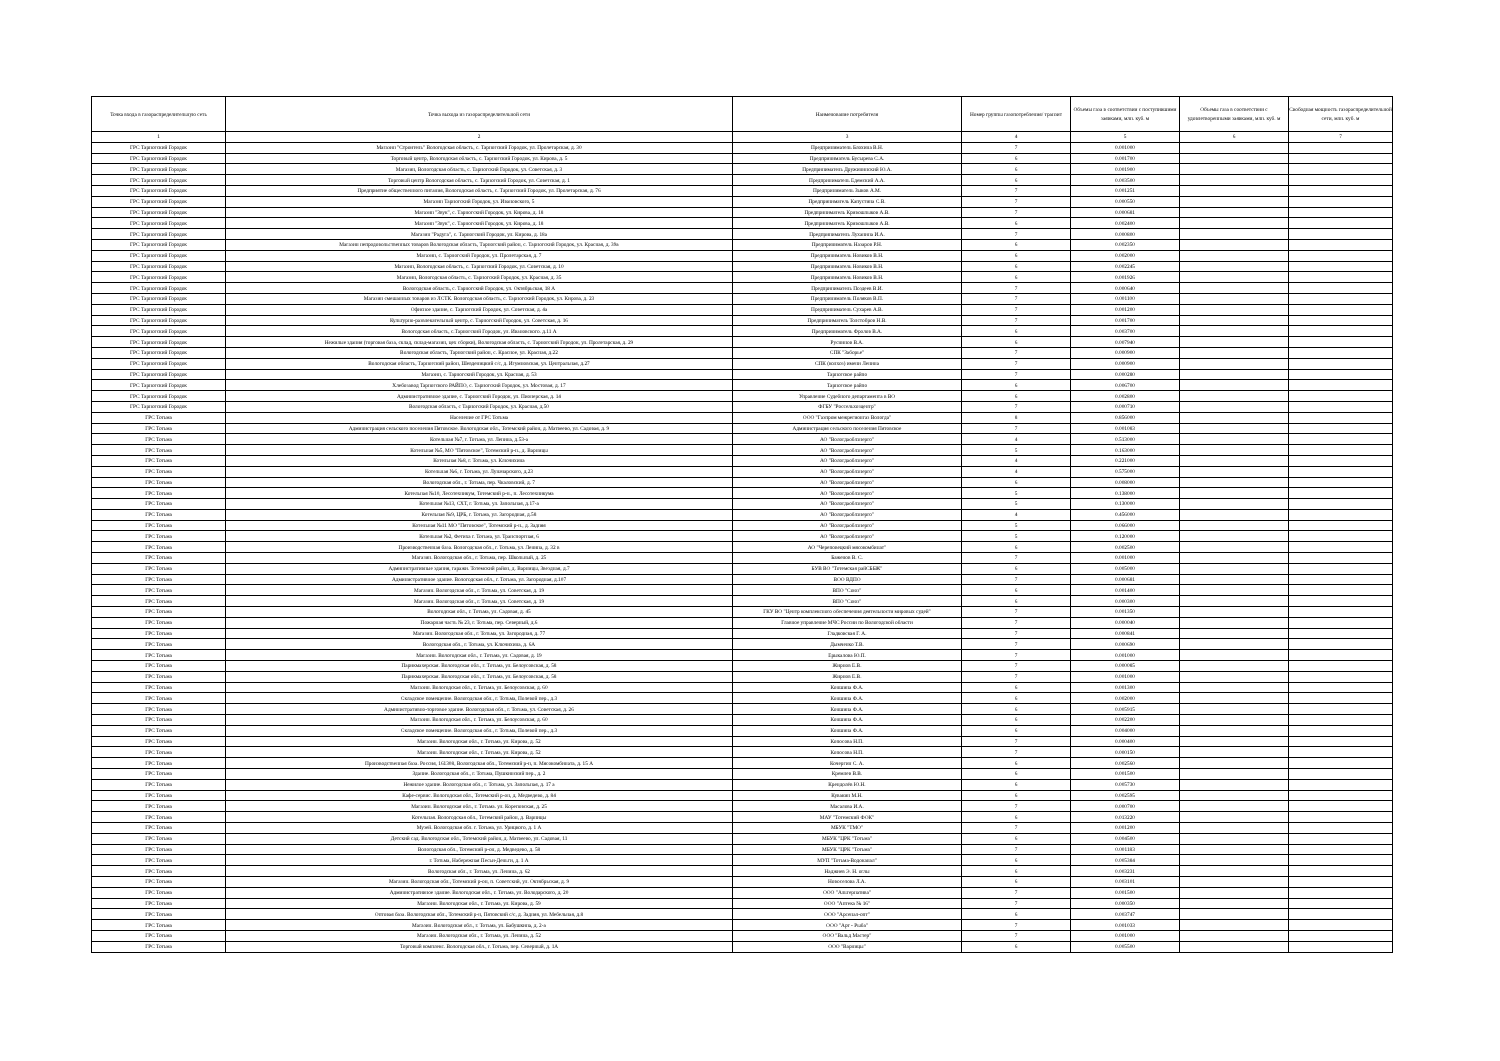| Точка входа в газораспределительную сеть | Точка выхода из газораспределительной сети | Наименование потребителя | Номер группы газопотребления/ транзит | Объемы газа в соответствии с поступившими заявками, млн. куб. м | Объемы газа в соответствии с удовлетворенными заявками, млн. куб. м | Свободная мощность газораспределительной сети, млн. куб. м |
| --- | --- | --- | --- | --- | --- | --- |
| 1 | 2 | 3 | 4 | 5 | 6 | 7 |
| ГРС Тарногский Городок | Магазин "Строитель" Вологодская область, с. Тарногский Городок, ул. Пролетарская, д. 30 | Предприниматель Блохина В.Н. | 7 | 0.001000 | | |
| ГРС Тарногский Городок | Торговый центр, Вологодская область, с. Тарногский Городок, ул. Кирова, д. 5 | Предприниматель Бусырева С.А. | 6 | 0.001700 | | |
| ГРС Тарногский Городок | Магазин, Вологодская область, с. Тарногский Городок, ул. Советская, д. 3 | Предприниматель Дружининский Ю.А. | 6 | 0.001900 | | |
| ГРС Тарногский Городок | Торговый центр Вологодская область, с. Тарногский Городок, ул. Советская, д. 1 | Предприниматель Едемский А.А. | 6 | 0.003500 | | |
| ГРС Тарногский Городок | Предприятие общественного питания, Вологодская область, с. Тарногский Городок, ул. Пролетарская, д. 76 | Предприниматель Зыков А.М. | 7 | 0.001251 | | |
| ГРС Тарногский Городок | Магазин Тарногский Городок, ул. Ивановского, 5 | Предприниматель Капустина С.В. | 7 | 0.000550 | | |
| ГРС Тарногский Городок | Магазин "Звук", с. Тарногский Городок, ул. Кирова, д. 18 | Предприниматель Кривошлыков А.В. | 7 | 0.000681 | | |
| ГРС Тарногский Городок | Магазин "Звук", с. Тарногский Городок, ул. Кирова, д. 18 | Предприниматель Кривошлыков А.В. | 6 | 0.002400 | | |
| ГРС Тарногский Городок | Магазин "Радуга", с. Тарногский Городок, ул. Кирова, д. 18а | Предприниматель Луханина И.А. | 7 | 0.000800 | | |
| ГРС Тарногский Городок | Магазин непродовольственных товаров Вологодская область, Тарногский район, с. Тарногский Городок, ул. Красная, д. 39а | Предприниматель Назаров Р.Н. | 6 | 0.002350 | | |
| ГРС Тарногский Городок | Магазин, с. Тарногский Городок, ул. Пролетарская, д. 7 | Предприниматель Новиков В.Н. | 6 | 0.002000 | | |
| ГРС Тарногский Городок | Магазин, Вологодская область, с. Тарногский Городок, ул. Советская, д. 10 | Предприниматель Новиков В.Н. | 6 | 0.002245 | | |
| ГРС Тарногский Городок | Магазин, Вологодская область, с. Тарногский Городок, ул. Красная, д. 35 | Предприниматель Новиков В.Н. | 6 | 0.001926 | | |
| ГРС Тарногский Городок | Вологодская область, с. Тарногский Городок, ул. Октябрьская, 18 А | Предприниматель Поздеев В.И. | 7 | 0.000640 | | |
| ГРС Тарногский Городок | Магазин смешанных товаров из ЛСТК. Вологодская область, с. Тарногский Городок, ул. Кирова, д. 23 | Предприниматель Поляков В.П. | 7 | 0.001100 | | |
| ГРС Тарногский Городок | Офисное здание, с. Тарногский Городок, ул. Советская, д. 4а | Предприниматель Сухарев А.В. | 7 | 0.001200 | | |
| ГРС Тарногский Городок | Культурно-развлекательный центр, с. Тарногский Городок, ул. Советская, д. 16 | Предприниматель Толстобров Н.В. | 7 | 0.001700 | | |
| ГРС Тарногский Городок | Вологодская область, с.Тарногский Городок, ул. Ивановского. д.11 А | Предприниматель Фролов В.А. | 6 | 0.003700 | | |
| ГРС Тарногский Городок | Нежилые здания (торговая база, склад, склад-магазин, цех сборки), Вологодская область, с. Тарногский Городок, ул. Пролетарская, д. 29 | Руснинов В.А. | 6 | 0.007940 | | |
| ГРС Тарногский Городок | Вологодская область, Тарногский район, с. Красное, ул. Красная, д.22 | СПК "Заборье" | 7 | 0.000900 | | |
| ГРС Тарногский Городок | Вологодская область, Тарногский район, Шевденицкий с/с, д. Игумновская, ул. Центральная, д.27 | СПК (колхоз) имени Ленина | 7 | 0.000900 | | |
| ГРС Тарногский Городок | Магазин, с. Тарногский Городок, ул. Красная, д. 53 | Тарногское райпо | 7 | 0.000280 | | |
| ГРС Тарногский Городок | Хлебозавод Тарногского РАЙПО, с. Тарногский Городок, ул. Мостовая, д. 17 | Тарногское райпо | 6 | 0.006700 | | |
| ГРС Тарногский Городок | Административное здание, с. Тарногский Городок, ул. Пионерская, д. 14 | Управление Судебного департамента в ВО | 6 | 0.002800 | | |
| ГРС Тарногский Городок | Вологодская область, с Тарногский Городок, ул. Красная, д.50 | ФГБУ "Россельхозцентр" | 7 | 0.000710 | | |
| ГРС Тотьма | Население от ГРС Тотьма | ООО "Газпром межрегионгаз Вологда" | 8 | 0.856000 | | |
| ГРС Тотьма | Администрация сельского поселения Пятовское. Вологодская обл., Тотемский район, д. Матвеево, ул. Садовая, д. 9 | Администрация сельского поселения Пятовское | 7 | 0.001083 | | |
| ГРС Тотьма | Котельная №7, г. Тотьма, ул. Ленина, д.53-а | АО "Вологдаоблэнерго" | 4 | 0.513000 | | |
| ГРС Тотьма | Котельная №5, МО "Пятовское", Тотемский р-н., д. Варницы | АО "Вологдаоблэнерго" | 5 | 0.163000 | | |
| ГРС Тотьма | Котельная №8, г. Тотьма, ул. Ключихина | АО "Вологдаоблэнерго" | 4 | 0.221000 | | |
| ГРС Тотьма | Котельная №6, г. Тотьма, ул. Луначарского, д.23 | АО "Вологдаоблэнерго" | 4 | 0.575000 | | |
| ГРС Тотьма | Вологодская обл., г. Тотьма, пер. Чкаловский, д. 7 | АО "Вологдаоблэнерго" | 6 | 0.008000 | | |
| ГРС Тотьма | Котельная №10, Лесотехникум, Тотемский р-н., п. Лесотехникума | АО "Вологдаоблэнерго" | 5 | 0.138000 | | |
| ГРС Тотьма | Котельная №13, СХТ, г. Тотьма, ул. Запольная, д.17-а | АО "Вологдаоблэнерго" | 5 | 0.130000 | | |
| ГРС Тотьма | Котельная №9, ЦРБ, г. Тотьма, ул. Загородная, д.58 | АО "Вологдаоблэнерго" | 4 | 0.456000 | | |
| ГРС Тотьма | Котельная №11 МО "Пятовское", Тотемский р-н., д. Задняя | АО "Вологдаоблэнерго" | 5 | 0.066000 | | |
| ГРС Тотьма | Котельная №2, Фетиха г. Тотьма, ул. Транспортная, 6 | АО "Вологдаоблэнерго" | 5 | 0.120000 | | |
| ГРС Тотьма | Производственная база. Вологодская обл., г. Тотьма, ул. Ленина, д. 32 в | АО "Череповецкий мясокомбинат" | 6 | 0.002500 | | |
| ГРС Тотьма | Магазин. Вологодская обл., г. Тотьма, пер. Школьный, д. 25 | Баженов В. С. | 7 | 0.001000 | | |
| ГРС Тотьма | Административные здания, гаражи. Тотемский район, д. Варницы, Звездная, д.7 | БУВ ВО "Тотемская райСББЖ" | 6 | 0.005000 | | |
| ГРС Тотьма | Административное здание. Вологодская обл., г. Тотьма, ул. Загородная, д.107 | ВОО ВДПО | 7 | 0.000681 | | |
| ГРС Тотьма | Магазин. Вологодская обл., г. Тотьма, ул. Советская, д. 19 | ВПО "Союз" | 6 | 0.001400 | | |
| ГРС Тотьма | Магазин. Вологодская обл., г. Тотьма, ул. Советская, д. 19 | ВПО "Союз" | 6 | 0.000300 | | |
| ГРС Тотьма | Вологодская обл., г. Тотьма, ул. Садовая, д. 45 | ГКУ ВО "Центр комплексного обеспечения деятельности мировых судей" | 7 | 0.001350 | | |
| ГРС Тотьма | Пожарная часть № 23, г. Тотьма, пер. Северный, д.6 | Главное управление МЧС России по Вологодской области | 7 | 0.000040 | | |
| ГРС Тотьма | Магазин. Вологодская обл., г. Тотьма, ул. Загородная, д. 77 | Гладковская Г. А. | 7 | 0.000841 | | |
| ГРС Тотьма | Вологодская обл., г. Тотьма, ул. Ключихина, д. 6А | Дымченко Т.В. | 7 | 0.000690 | | |
| ГРС Тотьма | Магазин. Вологодская обл., г. Тотьма, ул. Садовая, д. 19 | Ерыкалова Ю.П. | 7 | 0.001000 | | |
| ГРС Тотьма | Парикмахерская. Вологодская обл., г. Тотьма, ул. Белоусовская, д. 58 | Жирнов Е.В. | 7 | 0.000085 | | |
| ГРС Тотьма | Парикмахерская. Вологодская обл., г. Тотьма, ул. Белоусовская, д. 58 | Жирнов Е.В. | 7 | 0.001000 | | |
| ГРС Тотьма | Магазин. Вологодская обл., г. Тотьма, ул. Белоусовская, д. 60 | Коншина Ф.А. | 6 | 0.001300 | | |
| ГРС Тотьма | Складское помещение. Вологодская обл., г. Тотьма, Полевой пер., д.3 | Коншина Ф.А. | 6 | 0.002000 | | |
| ГРС Тотьма | Административно-торговое здание. Вологодская обл., г. Тотьма, ул. Советская, д. 26 | Коншина Ф.А. | 6 | 0.005915 | | |
| ГРС Тотьма | Магазин. Вологодская обл., г. Тотьма, ул. Белоусовская, д. 60 | Коншина Ф.А. | 6 | 0.002200 | | |
| ГРС Тотьма | Складское помещение. Вологодская обл., г. Тотьма, Полевой пер., д.3 | Коншина Ф.А. | 6 | 0.004000 | | |
| ГРС Тотьма | Магазин. Вологодская обл., г. Тотьма, ул. Кирова, д. 52 | Копосова Н.П. | 7 | 0.000400 | | |
| ГРС Тотьма | Магазин. Вологодская обл., г. Тотьма, ул. Кирова, д. 52 | Копосова Н.П. | 7 | 0.000150 | | |
| ГРС Тотьма | Производственная база. Россия, 161308, Вологодская обл., Тотемский р-н, п. Мясокомбината, д. 15 А | Кочергин С. А. | 6 | 0.002560 | | |
| ГРС Тотьма | Здание. Вологодская обл., г. Тотьма, Пушкинский пер., д. 2 | Кремлев В.В. | 6 | 0.001500 | | |
| ГРС Тотьма | Нежилое здание. Вологодская обл., г. Тотьма, ул. Запольная, д. 17 а | Крендолёв Ю.Н. | 6 | 0.005730 | | |
| ГРС Тотьма | Кафе-сервис. Вологодская обл., Тотемский р-он, д. Медведево, д. 84 | Кувакин М.Н. | 6 | 0.002595 | | |
| ГРС Тотьма | Магазин. Вологодская обл., г. Тотьма. ул. Кореповская, д. 25 | Масалова И.А. | 7 | 0.000700 | | |
| ГРС Тотьма | Котельная. Вологодская обл., Тотемский район, д. Варницы | МАУ "Тотемский ФОК" | 6 | 0.013220 | | |
| ГРС Тотьма | Музей. Вологодская обл. г. Тотьма, ул. Урицкого, д. 1 А | МБУК "ТМО" | 7 | 0.001200 | | |
| ГРС Тотьма | Детский сад. Вологодская обл., Тотемский район, д. Матвеево, ул. Садовая, 11 | МБУК "ЦРК "Тотьма" | 6 | 0.004500 | | |
| ГРС Тотьма | Вологодская обл., Тотемский р-он, д. Медведево, д. 58 | МБУК "ЦРК "Тотьма" | 7 | 0.001183 | | |
| ГРС Тотьма | г. Тотьма, Набережная Песьи-Деньги, д. 1 А | МУП "Тотьма-Водоканал" | 6 | 0.005384 | | |
| ГРС Тотьма | Вологодская обл., г. Тотьма, ул. Ленина, д. 62 | Наджиев Э. Н. оглы | 6 | 0.003231 | | |
| ГРС Тотьма | Магазин. Вологодская обл., Тотемский р-он, п. Советский, ул. Октябрьская, д. 9 | Новоселова Л.А. | 6 | 0.003101 | | |
| ГРС Тотьма | Административное здание. Вологодская обл., г. Тотьма, ул. Володарского, д. 20 | ООО "Альтернатива" | 7 | 0.001500 | | |
| ГРС Тотьма | Магазин. Вологодская обл., г. Тотьма, ул. Кирова, д. 59 | ООО "Аптека № 16" | 7 | 0.000350 | | |
| ГРС Тотьма | Оптовая база. Вологодская обл., Тотемский р-н, Пятовский с/с, д. Задняя, ул. Мебельная, д.8 | ООО "Арсенал-опт" | 6 | 0.003747 | | |
| ГРС Тотьма | Магазин. Вологодская обл., г. Тотьма, ул. Бабушкина, д. 2-а | ООО "Арт - Рыба" | 7 | 0.001033 | | |
| ГРС Тотьма | Магазин. Вологодская обл., г. Тотьма, ул. Ленина, д. 52 | ООО "Вальд Мастер" | 7 | 0.001000 | | |
| ГРС Тотьма | Торговый комплекс. Вологодская обл., г. Тотьма, пер. Северный, д. 1А | ООО "Варницы" | 6 | 0.005500 | | |